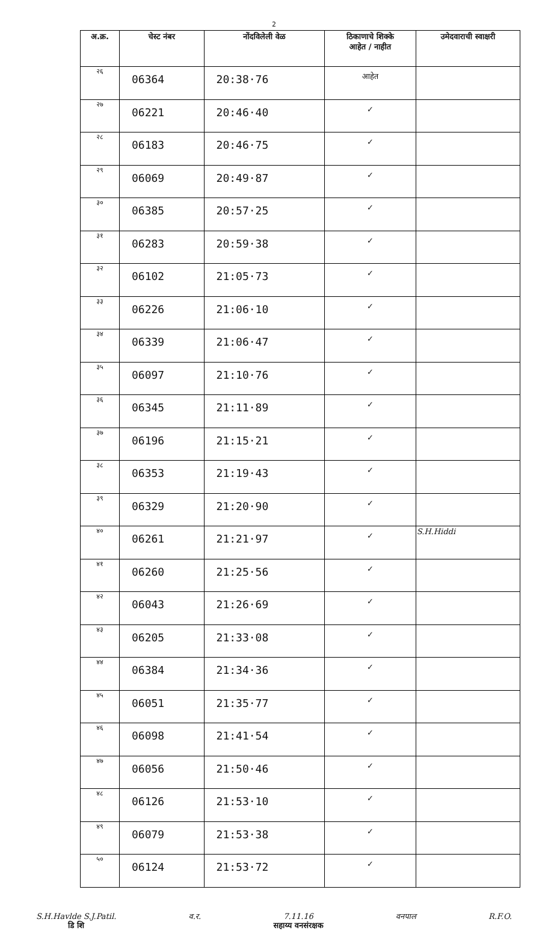2
| अ.क्र. | चेस्ट नंबर | नोंदविलेली वेळ | ठिकाणाचे शिक्के आहेत / नाहीत | उमेदवाराची स्वाक्षरी |
| --- | --- | --- | --- | --- |
| २६ | 06364 | 20:38·76 | आहेत | |
| २७ | 06221 | 20:46·40 | ✓ | |
| २८ | 06183 | 20:46·75 | ✓ | |
| २९ | 06069 | 20:49·87 | ✓ | |
| ३० | 06385 | 20:57·25 | ✓ | |
| ३१ | 06283 | 20:59·38 | ✓ | |
| ३२ | 06102 | 21:05·73 | ✓ | |
| ३३ | 06226 | 21:06·10 | ✓ | |
| ३४ | 06339 | 21:06·47 | ✓ | |
| ३५ | 06097 | 21:10·76 | ✓ | |
| ३६ | 06345 | 21:11·89 | ✓ | |
| ३७ | 06196 | 21:15·21 | ✓ | |
| ३८ | 06353 | 21:19·43 | ✓ | |
| ३९ | 06329 | 21:20·90 | ✓ | |
| ४० | 06261 | 21:21·97 | ✓ | S.H.Hiddi |
| ४१ | 06260 | 21:25·56 | ✓ | |
| ४२ | 06043 | 21:26·69 | ✓ | |
| ४३ | 06205 | 21:33·08 | ✓ | |
| ४४ | 06384 | 21:34·36 | ✓ | |
| ४५ | 06051 | 21:35·77 | ✓ | |
| ४६ | 06098 | 21:41·54 | ✓ | |
| ४७ | 06056 | 21:50·46 | ✓ | |
| ४८ | 06126 | 21:53·10 | ✓ | |
| ४९ | 06079 | 21:53·38 | ✓ | |
| ५० | 06124 | 21:53·72 | ✓ | |
S.H.Havlde S.J.Patil.
डि शि
व.र. 7.11.16
सहाय्य वनसंरक्षक
वनपाल R.F.O.